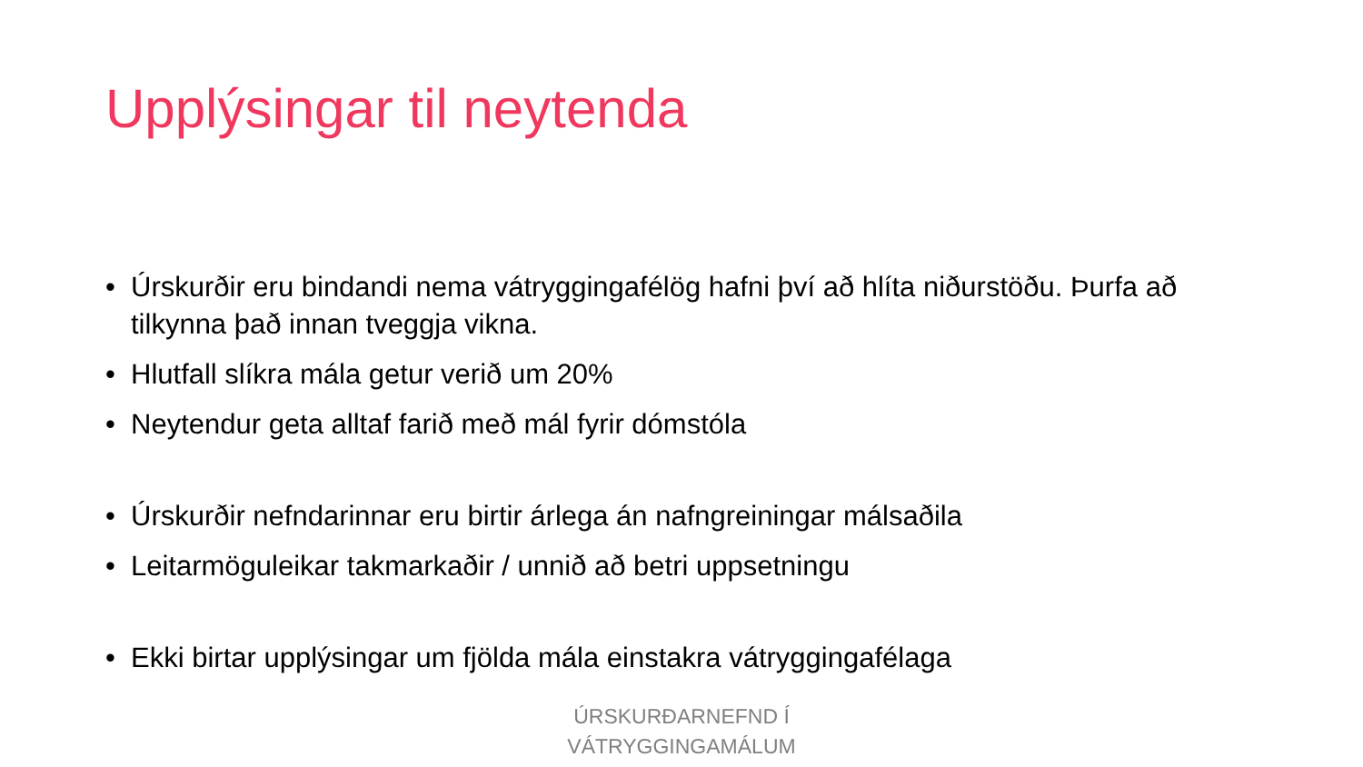Upplýsingar til neytenda
• Úrskurðir eru bindandi nema vátryggingafélög hafni því að hlíta niðurstöðu. Þurfa að tilkynna það innan tveggja vikna.
• Hlutfall slíkra mála getur verið um 20%
• Neytendur geta alltaf farið með mál fyrir dómstóla
• Úrskurðir nefndarinnar eru birtir árlega án nafngreiningar málsaðila
• Leitarmöguleikar takmarkaðir / unnið að betri uppsetningu
• Ekki birtar upplýsingar um fjölda mála einstakra vátryggingafélaga
ÚRSKURÐARNEFND Í
VÁTRYGGINGAMÁLUM